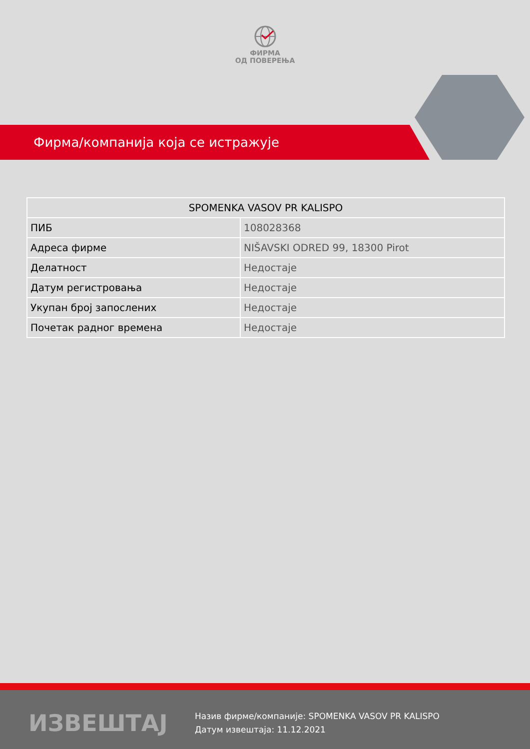ФИРМА
ОД ПОВЕРЕЊА
Фирма/компанија која се истражује
| SPOMENKA VASOV PR KALISPO | |
| --- | --- |
| ПИБ | 108028368 |
| Адреса фирме | NIŠAVSKI ODRED 99, 18300 Pirot |
| Делатност | Недостаје |
| Датум регистровања | Недостаје |
| Укупан број запослених | Недостаје |
| Почетак радног времена | Недостаје |
ИЗВЕШТАЈ
Назив фирме/компаније: SPOMENKA VASOV PR KALISPO
Датум извештаја: 11.12.2021